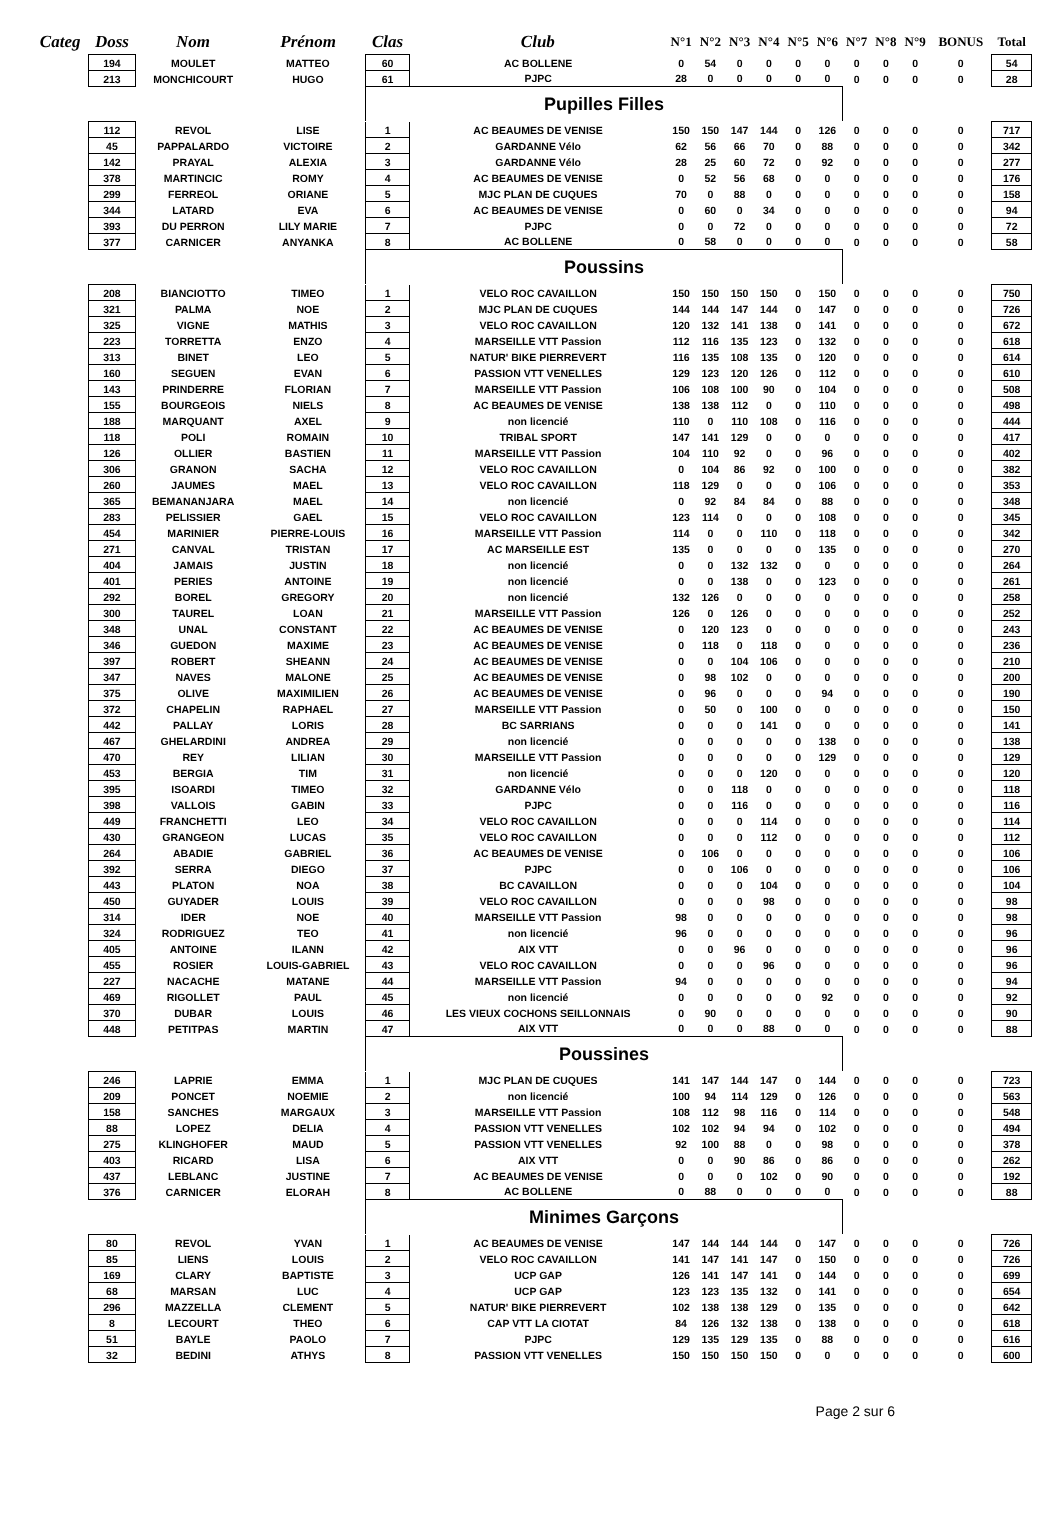| Categ | Doss | Nom | Prénom | Clas | Club | N°1 | N°2 | N°3 | N°4 | N°5 | N°6 | N°7 | N°8 | N°9 | BONUS | Total |
| --- | --- | --- | --- | --- | --- | --- | --- | --- | --- | --- | --- | --- | --- | --- | --- | --- |
| | 194 | MOULET | MATTEO | 60 | AC BOLLENE | 0 | 54 | 0 | 0 | 0 | 0 | 0 | 0 | 0 | 0 | 54 |
| | 213 | MONCHICOURT | HUGO | 61 | PJPC | 28 | 0 | 0 | 0 | 0 | 0 | 0 | 0 | 0 | 0 | 28 |
| | | | | Pupilles Filles | | | | | | | | | | | | |
| | 112 | REVOL | LISE | 1 | AC BEAUMES DE VENISE | 150 | 150 | 147 | 144 | 0 | 126 | 0 | 0 | 0 | 0 | 717 |
| | 45 | PAPPALARDO | VICTOIRE | 2 | GARDANNE Vélo | 62 | 56 | 66 | 70 | 0 | 88 | 0 | 0 | 0 | 0 | 342 |
| | 142 | PRAYAL | ALEXIA | 3 | GARDANNE Vélo | 28 | 25 | 60 | 72 | 0 | 92 | 0 | 0 | 0 | 0 | 277 |
| | 378 | MARTINCIC | ROMY | 4 | AC BEAUMES DE VENISE | 0 | 52 | 56 | 68 | 0 | 0 | 0 | 0 | 0 | 0 | 176 |
| | 299 | FERREOL | ORIANE | 5 | MJC PLAN DE CUQUES | 70 | 0 | 88 | 0 | 0 | 0 | 0 | 0 | 0 | 0 | 158 |
| | 344 | LATARD | EVA | 6 | AC BEAUMES DE VENISE | 0 | 60 | 0 | 34 | 0 | 0 | 0 | 0 | 0 | 0 | 94 |
| | 393 | DU PERRON | LILY MARIE | 7 | PJPC | 0 | 0 | 72 | 0 | 0 | 0 | 0 | 0 | 0 | 0 | 72 |
| | 377 | CARNICER | ANYANKA | 8 | AC BOLLENE | 0 | 58 | 0 | 0 | 0 | 0 | 0 | 0 | 0 | 0 | 58 |
| | | | | Poussins | | | | | | | | | | | | |
| | 208 | BIANCIOTTO | TIMEO | 1 | VELO ROC CAVAILLON | 150 | 150 | 150 | 150 | 0 | 150 | 0 | 0 | 0 | 0 | 750 |
| | 321 | PALMA | NOE | 2 | MJC PLAN DE CUQUES | 144 | 144 | 147 | 144 | 0 | 147 | 0 | 0 | 0 | 0 | 726 |
| | 325 | VIGNE | MATHIS | 3 | VELO ROC CAVAILLON | 120 | 132 | 141 | 138 | 0 | 141 | 0 | 0 | 0 | 0 | 672 |
| | 223 | TORRETTA | ENZO | 4 | MARSEILLE VTT Passion | 112 | 116 | 135 | 123 | 0 | 132 | 0 | 0 | 0 | 0 | 618 |
| | 313 | BINET | LEO | 5 | NATUR' BIKE PIERREVERT | 116 | 135 | 108 | 135 | 0 | 120 | 0 | 0 | 0 | 0 | 614 |
| | 160 | SEGUEN | EVAN | 6 | PASSION VTT VENELLES | 129 | 123 | 120 | 126 | 0 | 112 | 0 | 0 | 0 | 0 | 610 |
| | 143 | PRINDERRE | FLORIAN | 7 | MARSEILLE VTT Passion | 106 | 108 | 100 | 90 | 0 | 104 | 0 | 0 | 0 | 0 | 508 |
| | 155 | BOURGEOIS | NIELS | 8 | AC BEAUMES DE VENISE | 138 | 138 | 112 | 0 | 0 | 110 | 0 | 0 | 0 | 0 | 498 |
| | 188 | MARQUANT | AXEL | 9 | non licencié | 110 | 0 | 110 | 108 | 0 | 116 | 0 | 0 | 0 | 0 | 444 |
| | 118 | POLI | ROMAIN | 10 | TRIBAL SPORT | 147 | 141 | 129 | 0 | 0 | 0 | 0 | 0 | 0 | 0 | 417 |
| | 126 | OLLIER | BASTIEN | 11 | MARSEILLE VTT Passion | 104 | 110 | 92 | 0 | 0 | 96 | 0 | 0 | 0 | 0 | 402 |
| | 306 | GRANON | SACHA | 12 | VELO ROC CAVAILLON | 0 | 104 | 86 | 92 | 0 | 100 | 0 | 0 | 0 | 0 | 382 |
| | 260 | JAUMES | MAEL | 13 | VELO ROC CAVAILLON | 118 | 129 | 0 | 0 | 0 | 106 | 0 | 0 | 0 | 0 | 353 |
| | 365 | BEMANANJARA | MAEL | 14 | non licencié | 0 | 92 | 84 | 84 | 0 | 88 | 0 | 0 | 0 | 0 | 348 |
| | 283 | PELISSIER | GAEL | 15 | VELO ROC CAVAILLON | 123 | 114 | 0 | 0 | 0 | 108 | 0 | 0 | 0 | 0 | 345 |
| | 454 | MARINIER | PIERRE-LOUIS | 16 | MARSEILLE VTT Passion | 114 | 0 | 0 | 110 | 0 | 118 | 0 | 0 | 0 | 0 | 342 |
| | 271 | CANVAL | TRISTAN | 17 | AC MARSEILLE EST | 135 | 0 | 0 | 0 | 0 | 135 | 0 | 0 | 0 | 0 | 270 |
| | 404 | JAMAIS | JUSTIN | 18 | non licencié | 0 | 0 | 132 | 132 | 0 | 0 | 0 | 0 | 0 | 0 | 264 |
| | 401 | PERIES | ANTOINE | 19 | non licencié | 0 | 0 | 138 | 0 | 0 | 123 | 0 | 0 | 0 | 0 | 261 |
| | 292 | BOREL | GREGORY | 20 | non licencié | 132 | 126 | 0 | 0 | 0 | 0 | 0 | 0 | 0 | 0 | 258 |
| | 300 | TAUREL | LOAN | 21 | MARSEILLE VTT Passion | 126 | 0 | 126 | 0 | 0 | 0 | 0 | 0 | 0 | 0 | 252 |
| | 348 | UNAL | CONSTANT | 22 | AC BEAUMES DE VENISE | 0 | 120 | 123 | 0 | 0 | 0 | 0 | 0 | 0 | 0 | 243 |
| | 346 | GUEDON | MAXIME | 23 | AC BEAUMES DE VENISE | 0 | 118 | 0 | 118 | 0 | 0 | 0 | 0 | 0 | 0 | 236 |
| | 397 | ROBERT | SHEANN | 24 | AC BEAUMES DE VENISE | 0 | 0 | 104 | 106 | 0 | 0 | 0 | 0 | 0 | 0 | 210 |
| | 347 | NAVES | MALONE | 25 | AC BEAUMES DE VENISE | 0 | 98 | 102 | 0 | 0 | 0 | 0 | 0 | 0 | 0 | 200 |
| | 375 | OLIVE | MAXIMILIEN | 26 | AC BEAUMES DE VENISE | 0 | 96 | 0 | 0 | 0 | 94 | 0 | 0 | 0 | 0 | 190 |
| | 372 | CHAPELIN | RAPHAEL | 27 | MARSEILLE VTT Passion | 0 | 50 | 0 | 100 | 0 | 0 | 0 | 0 | 0 | 0 | 150 |
| | 442 | PALLAY | LORIS | 28 | BC SARRIANS | 0 | 0 | 0 | 141 | 0 | 0 | 0 | 0 | 0 | 0 | 141 |
| | 467 | GHELARDINI | ANDREA | 29 | non licencié | 0 | 0 | 0 | 0 | 0 | 138 | 0 | 0 | 0 | 0 | 138 |
| | 470 | REY | LILIAN | 30 | MARSEILLE VTT Passion | 0 | 0 | 0 | 0 | 0 | 129 | 0 | 0 | 0 | 0 | 129 |
| | 453 | BERGIA | TIM | 31 | non licencié | 0 | 0 | 0 | 120 | 0 | 0 | 0 | 0 | 0 | 0 | 120 |
| | 395 | ISOARDI | TIMEO | 32 | GARDANNE Vélo | 0 | 0 | 118 | 0 | 0 | 0 | 0 | 0 | 0 | 0 | 118 |
| | 398 | VALLOIS | GABIN | 33 | PJPC | 0 | 0 | 116 | 0 | 0 | 0 | 0 | 0 | 0 | 0 | 116 |
| | 449 | FRANCHETTI | LEO | 34 | VELO ROC CAVAILLON | 0 | 0 | 0 | 114 | 0 | 0 | 0 | 0 | 0 | 0 | 114 |
| | 430 | GRANGEON | LUCAS | 35 | VELO ROC CAVAILLON | 0 | 0 | 0 | 112 | 0 | 0 | 0 | 0 | 0 | 0 | 112 |
| | 264 | ABADIE | GABRIEL | 36 | AC BEAUMES DE VENISE | 0 | 106 | 0 | 0 | 0 | 0 | 0 | 0 | 0 | 0 | 106 |
| | 392 | SERRA | DIEGO | 37 | PJPC | 0 | 0 | 106 | 0 | 0 | 0 | 0 | 0 | 0 | 0 | 106 |
| | 443 | PLATON | NOA | 38 | BC CAVAILLON | 0 | 0 | 0 | 104 | 0 | 0 | 0 | 0 | 0 | 0 | 104 |
| | 450 | GUYADER | LOUIS | 39 | VELO ROC CAVAILLON | 0 | 0 | 0 | 98 | 0 | 0 | 0 | 0 | 0 | 0 | 98 |
| | 314 | IDER | NOE | 40 | MARSEILLE VTT Passion | 98 | 0 | 0 | 0 | 0 | 0 | 0 | 0 | 0 | 0 | 98 |
| | 324 | RODRIGUEZ | TEO | 41 | non licencié | 96 | 0 | 0 | 0 | 0 | 0 | 0 | 0 | 0 | 0 | 96 |
| | 405 | ANTOINE | ILANN | 42 | AIX VTT | 0 | 0 | 96 | 0 | 0 | 0 | 0 | 0 | 0 | 0 | 96 |
| | 455 | ROSIER | LOUIS-GABRIEL | 43 | VELO ROC CAVAILLON | 0 | 0 | 0 | 96 | 0 | 0 | 0 | 0 | 0 | 0 | 96 |
| | 227 | NACACHE | MATANE | 44 | MARSEILLE VTT Passion | 94 | 0 | 0 | 0 | 0 | 0 | 0 | 0 | 0 | 0 | 94 |
| | 469 | RIGOLLET | PAUL | 45 | non licencié | 0 | 0 | 0 | 0 | 0 | 92 | 0 | 0 | 0 | 0 | 92 |
| | 370 | DUBAR | LOUIS | 46 | LES VIEUX COCHONS SEILLONNAIS | 0 | 90 | 0 | 0 | 0 | 0 | 0 | 0 | 0 | 0 | 90 |
| | 448 | PETITPAS | MARTIN | 47 | AIX VTT | 0 | 0 | 0 | 88 | 0 | 0 | 0 | 0 | 0 | 0 | 88 |
| | | | | Poussines | | | | | | | | | | | | |
| | 246 | LAPRIE | EMMA | 1 | MJC PLAN DE CUQUES | 141 | 147 | 144 | 147 | 0 | 144 | 0 | 0 | 0 | 0 | 723 |
| | 209 | PONCET | NOEMIE | 2 | non licencié | 100 | 94 | 114 | 129 | 0 | 126 | 0 | 0 | 0 | 0 | 563 |
| | 158 | SANCHES | MARGAUX | 3 | MARSEILLE VTT Passion | 108 | 112 | 98 | 116 | 0 | 114 | 0 | 0 | 0 | 0 | 548 |
| | 88 | LOPEZ | DELIA | 4 | PASSION VTT VENELLES | 102 | 102 | 94 | 94 | 0 | 102 | 0 | 0 | 0 | 0 | 494 |
| | 275 | KLINGHOFER | MAUD | 5 | PASSION VTT VENELLES | 92 | 100 | 88 | 0 | 0 | 98 | 0 | 0 | 0 | 0 | 378 |
| | 403 | RICARD | LISA | 6 | AIX VTT | 0 | 0 | 90 | 86 | 0 | 86 | 0 | 0 | 0 | 0 | 262 |
| | 437 | LEBLANC | JUSTINE | 7 | AC BEAUMES DE VENISE | 0 | 0 | 0 | 102 | 0 | 90 | 0 | 0 | 0 | 0 | 192 |
| | 376 | CARNICER | ELORAH | 8 | AC BOLLENE | 0 | 88 | 0 | 0 | 0 | 0 | 0 | 0 | 0 | 0 | 88 |
| | | | | Minimes Garçons | | | | | | | | | | | | |
| | 80 | REVOL | YVAN | 1 | AC BEAUMES DE VENISE | 147 | 144 | 144 | 144 | 0 | 147 | 0 | 0 | 0 | 0 | 726 |
| | 85 | LIENS | LOUIS | 2 | VELO ROC CAVAILLON | 141 | 147 | 141 | 147 | 0 | 150 | 0 | 0 | 0 | 0 | 726 |
| | 169 | CLARY | BAPTISTE | 3 | UCP GAP | 126 | 141 | 147 | 141 | 0 | 144 | 0 | 0 | 0 | 0 | 699 |
| | 68 | MARSAN | LUC | 4 | UCP GAP | 123 | 123 | 135 | 132 | 0 | 141 | 0 | 0 | 0 | 0 | 654 |
| | 296 | MAZZELLA | CLEMENT | 5 | NATUR' BIKE PIERREVERT | 102 | 138 | 138 | 129 | 0 | 135 | 0 | 0 | 0 | 0 | 642 |
| | 8 | LECOURT | THEO | 6 | CAP VTT LA CIOTAT | 84 | 126 | 132 | 138 | 0 | 138 | 0 | 0 | 0 | 0 | 618 |
| | 51 | BAYLE | PAOLO | 7 | PJPC | 129 | 135 | 129 | 135 | 0 | 88 | 0 | 0 | 0 | 0 | 616 |
| | 32 | BEDINI | ATHYS | 8 | PASSION VTT VENELLES | 150 | 150 | 150 | 150 | 0 | 0 | 0 | 0 | 0 | 0 | 600 |
Page 2 sur 6